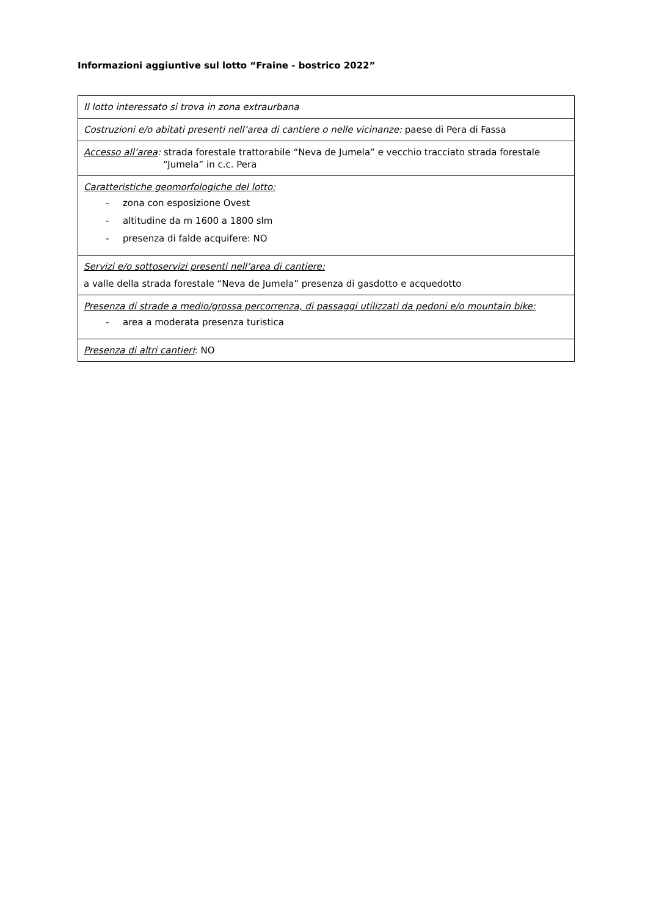Informazioni aggiuntive sul lotto “Fraine - bostrico 2022”
| Il lotto interessato si trova in zona extraurbana |
| Costruzioni e/o abitati presenti nell’area di cantiere o nelle vicinanze: paese di Pera di Fassa |
| Accesso all’area : strada forestale trattorabile “Neva de Jumela” e vecchio tracciato strada forestale “Jumela” in c.c. Pera |
| Caratteristiche geomorfologiche del lotto: - zona con esposizione Ovest - altitudine da m 1600 a 1800 slm - presenza di falde acquifere: NO |
| Servizi e/o sottoservizi presenti nell’area di cantiere: a valle della strada forestale “Neva de Jumela” presenza di gasdotto e acquedotto |
| Presenza di strade a medio/grossa percorrenza, di passaggi utilizzati da pedoni e/o mountain bike: - area a moderata presenza turistica |
| Presenza di altri cantieri : NO |